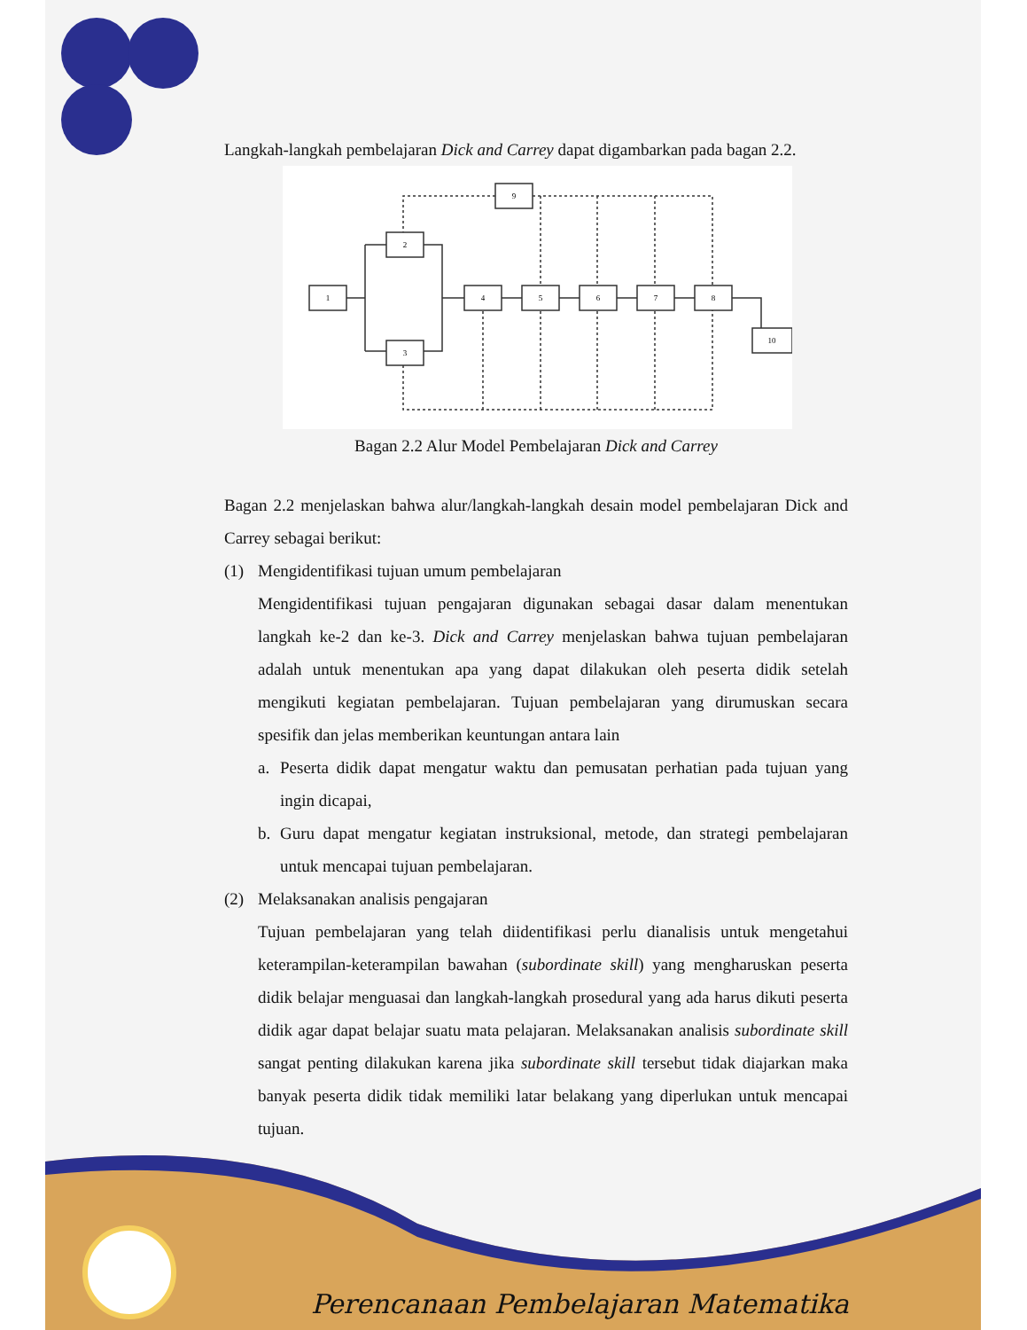Langkah-langkah pembelajaran Dick and Carrey dapat digambarkan pada bagan 2.2.
1
2
3
4
5
6
7
8
9
10
Bagan 2.2 Alur Model Pembelajaran Dick and Carrey
Bagan 2.2 menjelaskan bahwa alur/langkah-langkah desain model pembelajaran Dick and Carrey sebagai berikut:
(1) Mengidentifikasi tujuan umum pembelajaran
Mengidentifikasi tujuan pengajaran digunakan sebagai dasar dalam menentukan langkah ke-2 dan ke-3. Dick and Carrey menjelaskan bahwa tujuan pembelajaran adalah untuk menentukan apa yang dapat dilakukan oleh peserta didik setelah mengikuti kegiatan pembelajaran. Tujuan pembelajaran yang dirumuskan secara spesifik dan jelas memberikan keuntungan antara lain
a. Peserta didik dapat mengatur waktu dan pemusatan perhatian pada tujuan yang ingin dicapai,
b. Guru dapat mengatur kegiatan instruksional, metode, dan strategi pembelajaran untuk mencapai tujuan pembelajaran.
(2) Melaksanakan analisis pengajaran
Tujuan pembelajaran yang telah diidentifikasi perlu dianalisis untuk mengetahui keterampilan-keterampilan bawahan (subordinate skill) yang mengharuskan peserta didik belajar menguasai dan langkah-langkah prosedural yang ada harus dikuti peserta didik agar dapat belajar suatu mata pelajaran. Melaksanakan analisis subordinate skill sangat penting dilakukan karena jika subordinate skill tersebut tidak diajarkan maka banyak peserta didik tidak memiliki latar belakang yang diperlukan untuk mencapai tujuan.
Perencanaan Pembelajaran Matematika